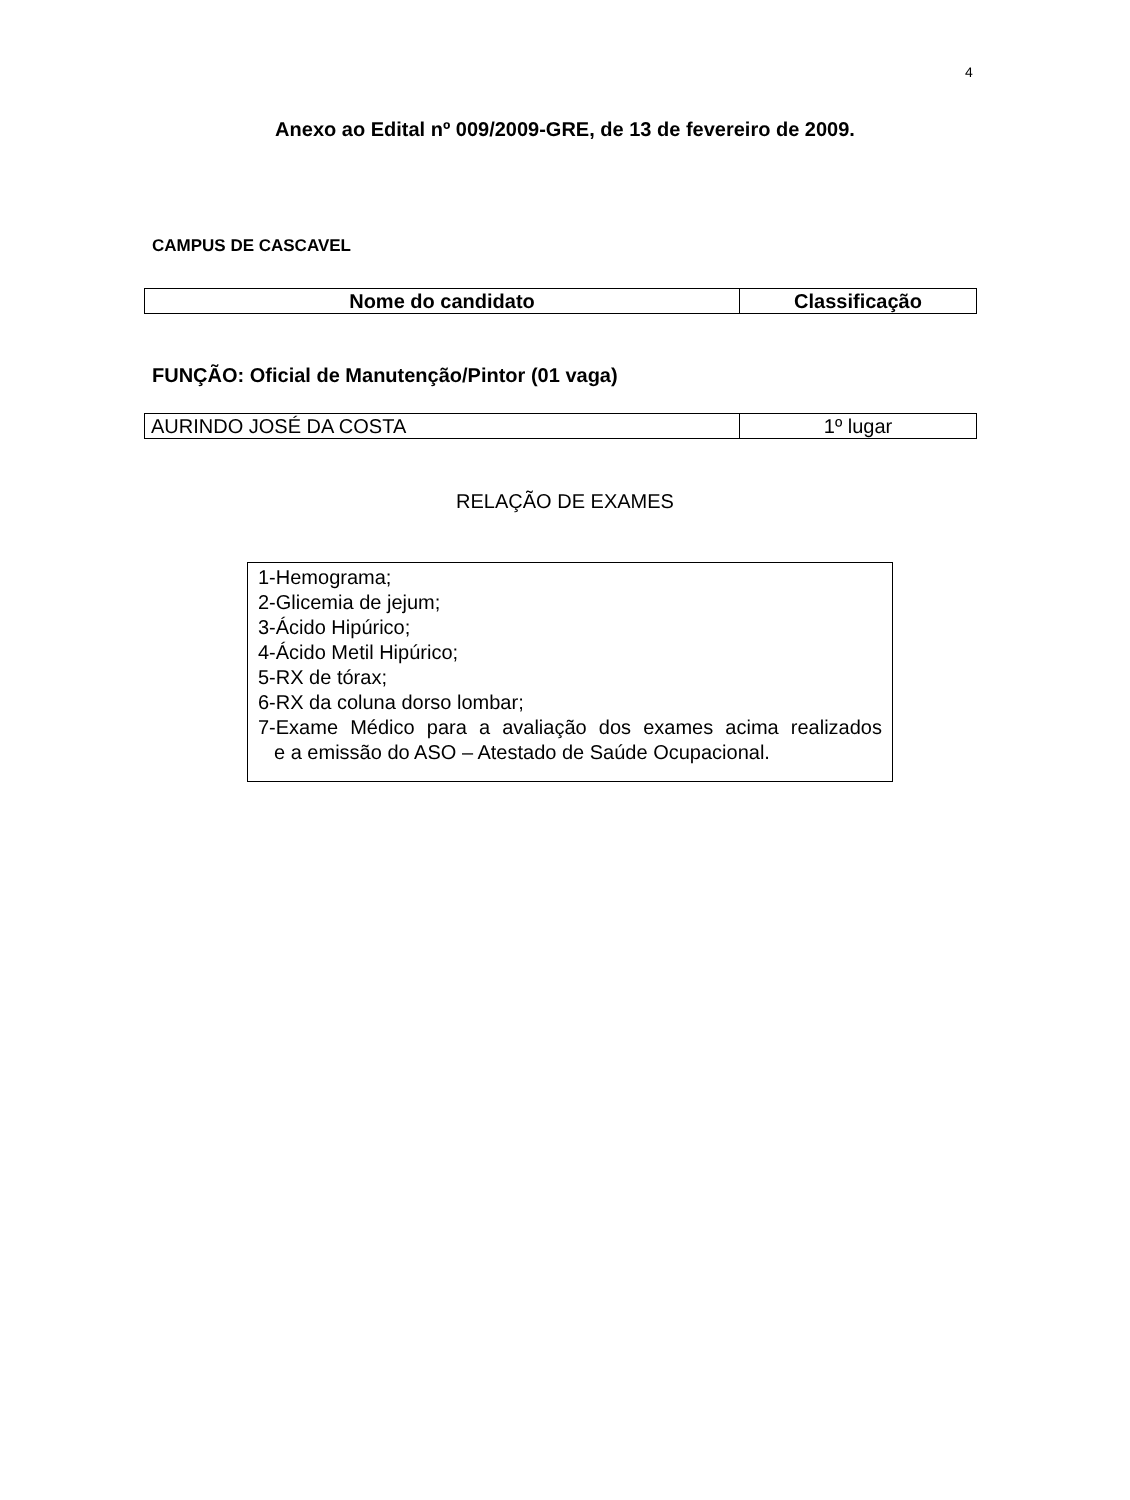4
Anexo ao Edital nº 009/2009-GRE, de 13 de fevereiro de 2009.
CAMPUS DE CASCAVEL
| Nome do candidato | Classificação |
| --- | --- |
FUNÇÃO: Oficial de Manutenção/Pintor (01 vaga)
| AURINDO JOSÉ DA COSTA | 1º lugar |
RELAÇÃO DE EXAMES
1-Hemograma;
2-Glicemia de jejum;
3-Ácido Hipúrico;
4-Ácido Metil Hipúrico;
5-RX de tórax;
6-RX da coluna dorso lombar;
7-Exame Médico para a avaliação dos exames acima realizados
e a emissão do ASO – Atestado de Saúde Ocupacional.